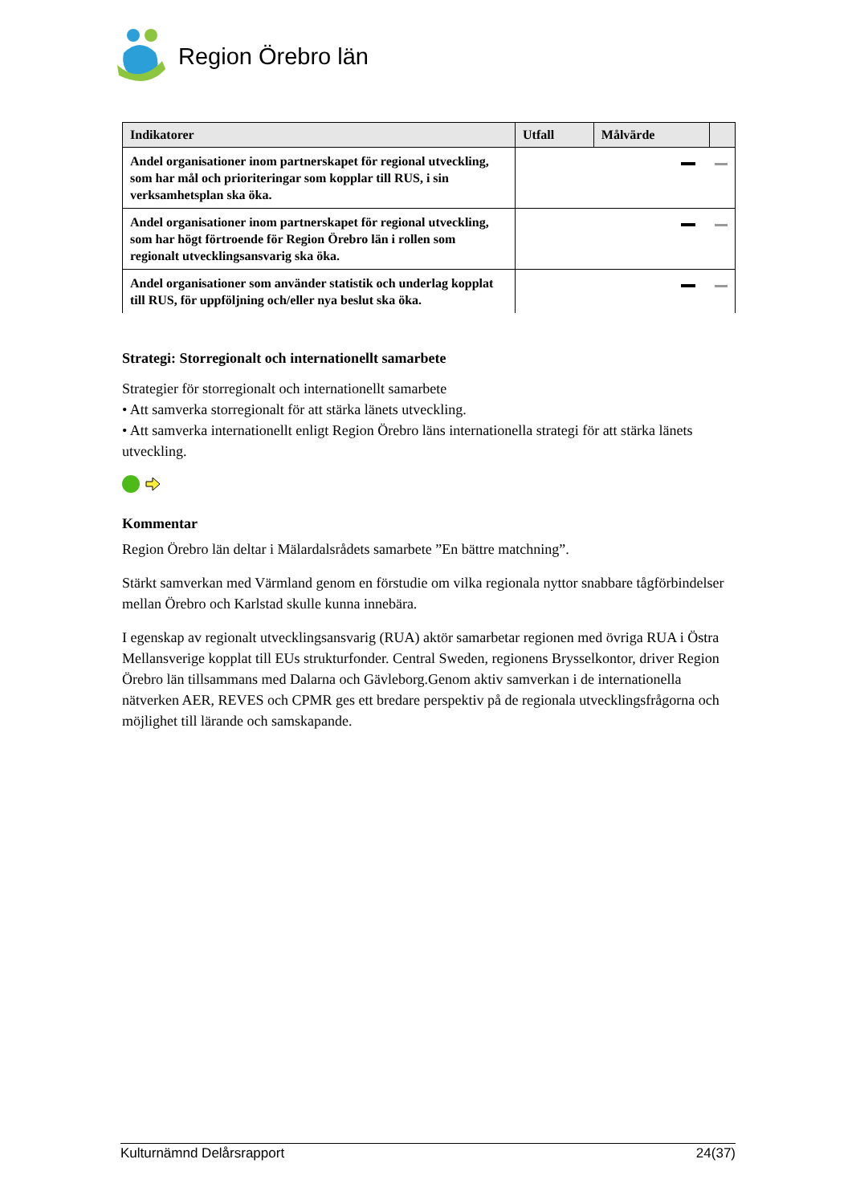Region Örebro län
| Indikatorer | Utfall | Målvärde | |
| --- | --- | --- | --- |
| Andel organisationer inom partnerskapet för regional utveckling, som har mål och prioriteringar som kopplar till RUS, i sin verksamhetsplan ska öka. | | | |
| Andel organisationer inom partnerskapet för regional utveckling, som har högt förtroende för Region Örebro län i rollen som regionalt utvecklingsansvarig ska öka. | | | |
| Andel organisationer som använder statistik och underlag kopplat till RUS, för uppföljning och/eller nya beslut ska öka. | | | |
Strategi: Storregionalt och internationellt samarbete
Strategier för storregionalt och internationellt samarbete
• Att samverka storregionalt för att stärka länets utveckling.
• Att samverka internationellt enligt Region Örebro läns internationella strategi för att stärka länets utveckling.
Kommentar
Region Örebro län deltar i Mälardalsrådets samarbete ”En bättre matchning”.
Stärkt samverkan med Värmland genom en förstudie om vilka regionala nyttor snabbare tågförbindelser mellan Örebro och Karlstad skulle kunna innebära.
I egenskap av regionalt utvecklingsansvarig (RUA) aktör samarbetar regionen med övriga RUA i Östra Mellansverige kopplat till EUs strukturfonder. Central Sweden, regionens Brysselkontor, driver Region Örebro län tillsammans med Dalarna och Gävleborg.Genom aktiv samverkan i de internationella nätverken AER, REVES och CPMR ges ett bredare perspektiv på de regionala utvecklingsfrågorna och möjlighet till lärande och samskapande.
Kulturnämnd Delårsrapport 24(37)